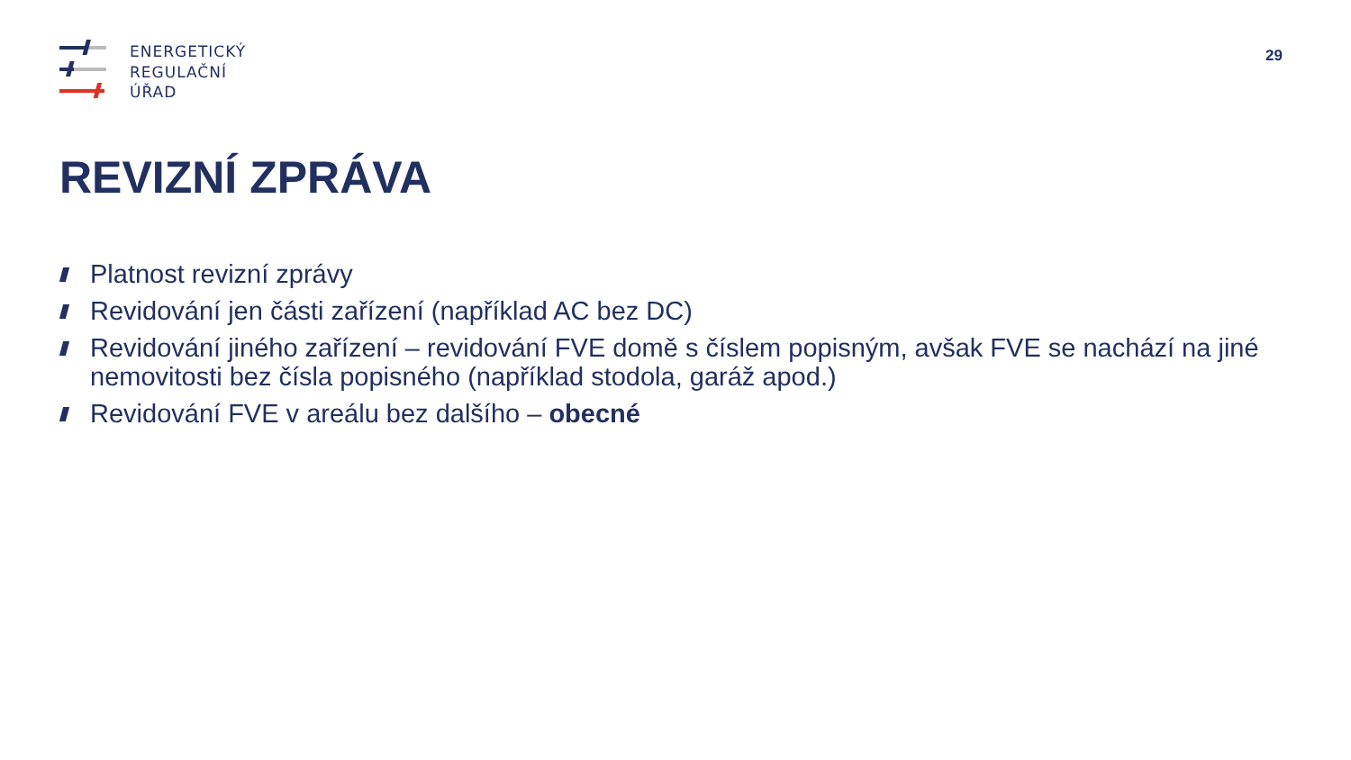ENERGETICKÝ
REGULAČNÍ
ÚŘAD
29
REVIZNÍ ZPRÁVA
Platnost revizní zprávy
Revidování jen části zařízení (například AC bez DC)
Revidování jiného zařízení – revidování FVE domě s číslem popisným, avšak FVE se nachází na jiné nemovitosti bez čísla popisného (například stodola, garáž apod.)
Revidování FVE v areálu bez dalšího – obecné